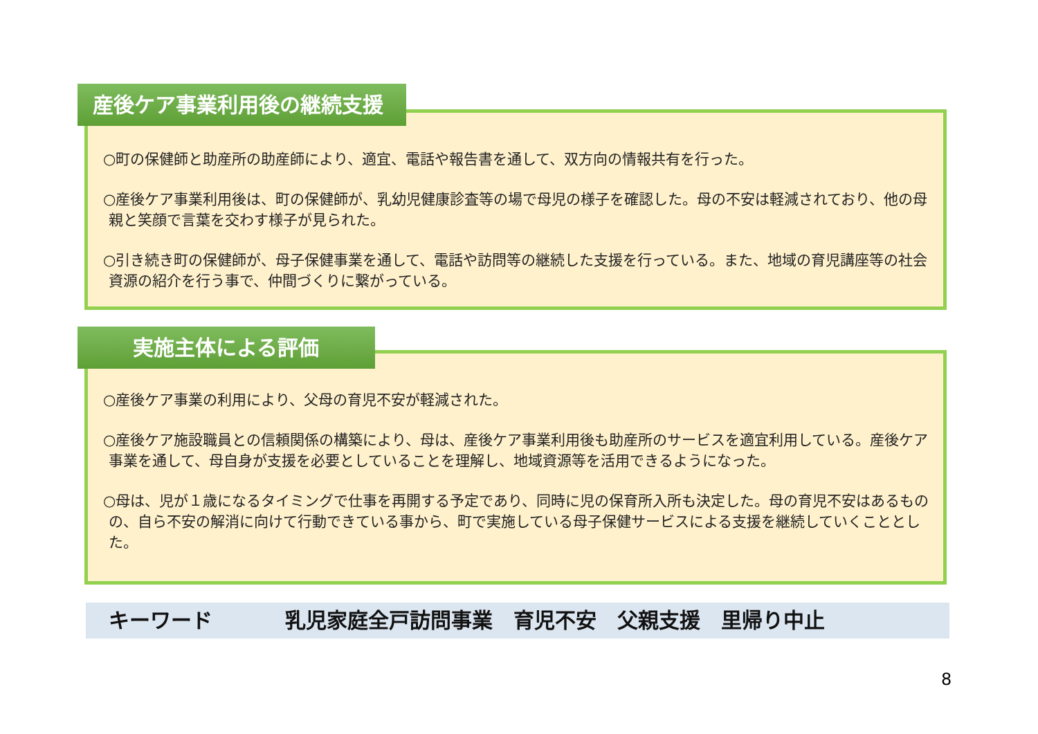○町の保健師と助産所の助産師により、適宜、電話や報告書を通して、双方向の情報共有を行った。
○産後ケア事業利用後は、町の保健師が、乳幼児健康診査等の場で母児の様子を確認した。母の不安は軽減されており、他の母親と笑顔で言葉を交わす様子が見られた。
○引き続き町の保健師が、母子保健事業を通して、電話や訪問等の継続した支援を行っている。また、地域の育児講座等の社会資源の紹介を行う事で、仲間づくりに繋がっている。
産後ケア事業利用後の継続支援
○産後ケア事業の利用により、父母の育児不安が軽減された。
○産後ケア施設職員との信頼関係の構築により、母は、産後ケア事業利用後も助産所のサービスを適宜利用している。産後ケア事業を通して、母自身が支援を必要としていることを理解し、地域資源等を活用できるようになった。
○母は、児が１歳になるタイミングで仕事を再開する予定であり、同時に児の保育所入所も決定した。母の育児不安はあるものの、自ら不安の解消に向けて行動できている事から、町で実施している母子保健サービスによる支援を継続していくこととした。
実施主体による評価
キーワード 乳児家庭全戸訪問事業　育児不安　父親支援　里帰り中止
8